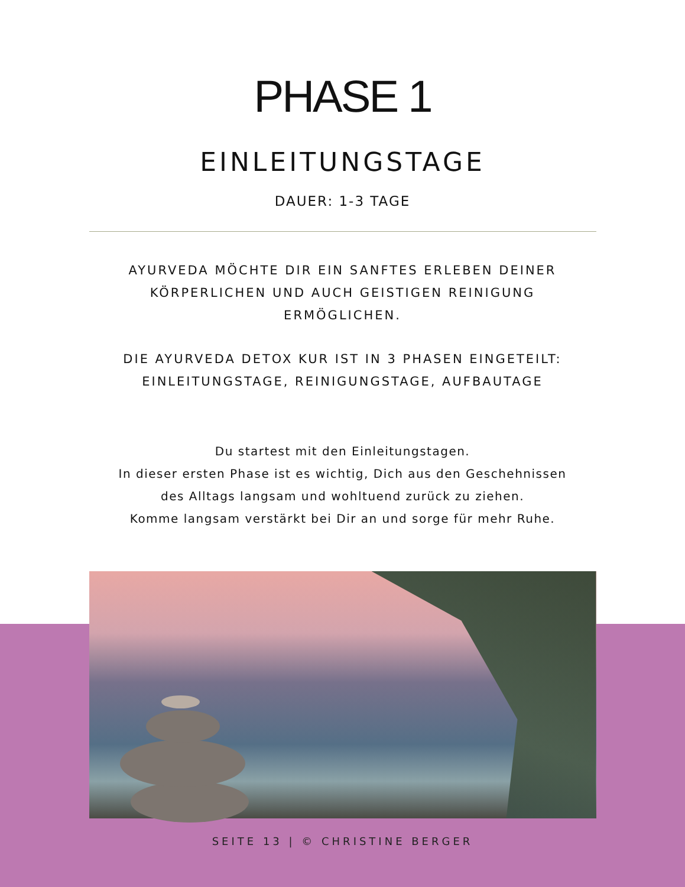PHASE 1
EINLEITUNGSTAGE
DAUER: 1-3 TAGE
AYURVEDA MÖCHTE DIR EIN SANFTES ERLEBEN DEINER KÖRPERLICHEN UND AUCH GEISTIGEN REINIGUNG ERMÖGLICHEN.
DIE AYURVEDA DETOX KUR IST IN 3 PHASEN EINGETEILT: EINLEITUNGSTAGE, REINIGUNGSTAGE, AUFBAUTAGE
Du startest mit den Einleitungstagen.
In dieser ersten Phase ist es wichtig, Dich aus den Geschehnissen des Alltags langsam und wohltuend zurück zu ziehen.
Komme langsam verstärkt bei Dir an und sorge für mehr Ruhe.
SEITE 13 | © CHRISTINE BERGER